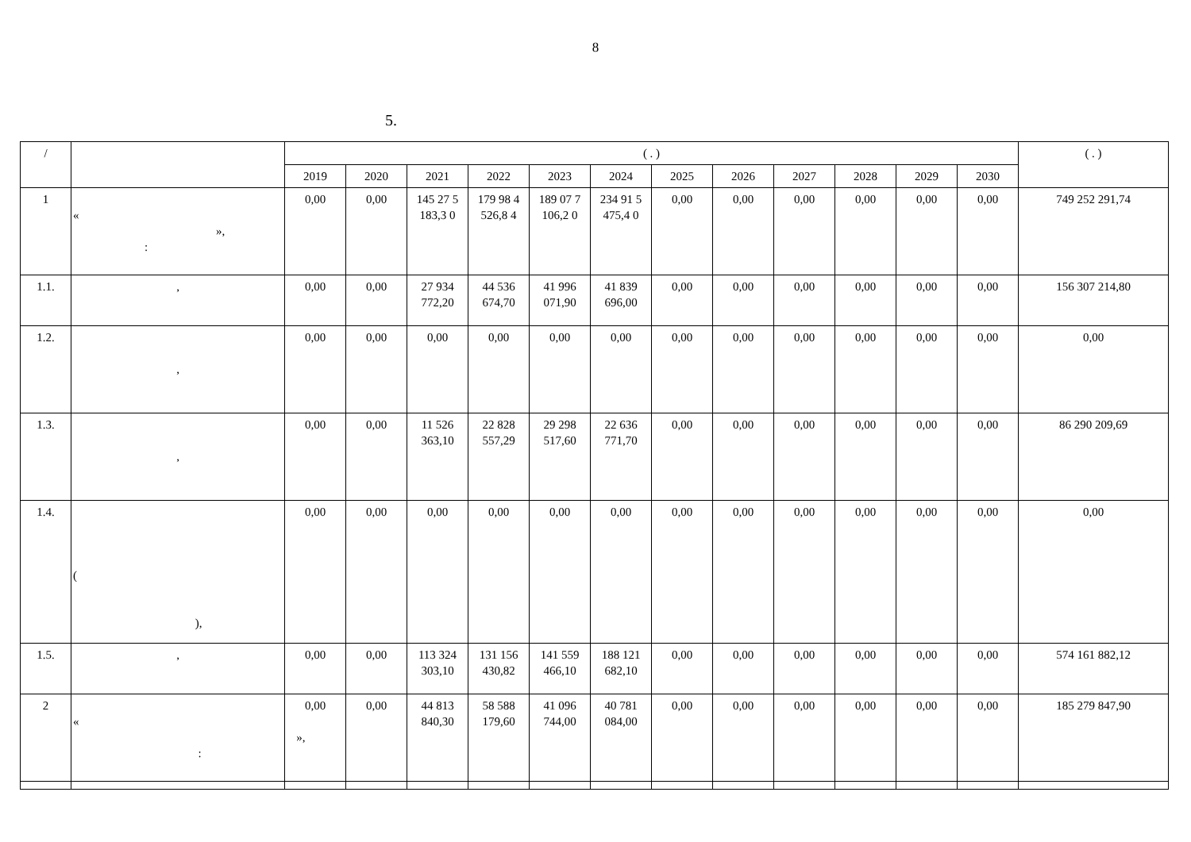8
5.
| / | | ( . ) | | | | | | | | | | | | ( . ) |
| --- | --- | --- | --- | --- | --- | --- | --- | --- | --- | --- | --- | --- | --- | --- |
| | | 2019 | 2020 | 2021 | 2022 | 2023 | 2024 | 2025 | 2026 | 2027 | 2028 | 2029 | 2030 | |
| 1 | « », : | 0,00 | 0,00 | 145 27 5 183,3 0 | 179 98 4 526,8 4 | 189 07 7 106,2 0 | 234 91 5 475,4 0 | 0,00 | 0,00 | 0,00 | 0,00 | 0,00 | 0,00 | 749 252 291,74 |
| 1.1. | , | 0,00 | 0,00 | 27 934 772,20 | 44 536 674,70 | 41 996 071,90 | 41 839 696,00 | 0,00 | 0,00 | 0,00 | 0,00 | 0,00 | 0,00 | 156 307 214,80 |
| 1.2. | , | 0,00 | 0,00 | 0,00 | 0,00 | 0,00 | 0,00 | 0,00 | 0,00 | 0,00 | 0,00 | 0,00 | 0,00 | 0,00 |
| 1.3. | , | 0,00 | 0,00 | 11 526 363,10 | 22 828 557,29 | 29 298 517,60 | 22 636 771,70 | 0,00 | 0,00 | 0,00 | 0,00 | 0,00 | 0,00 | 86 290 209,69 |
| 1.4. | ( ), | 0,00 | 0,00 | 0,00 | 0,00 | 0,00 | 0,00 | 0,00 | 0,00 | 0,00 | 0,00 | 0,00 | 0,00 | 0,00 |
| 1.5. | , | 0,00 | 0,00 | 113 324 303,10 | 131 156 430,82 | 141 559 466,10 | 188 121 682,10 | 0,00 | 0,00 | 0,00 | 0,00 | 0,00 | 0,00 | 574 161 882,12 |
| 2 | « », : | 0,00 | 0,00 | 44 813 840,30 | 58 588 179,60 | 41 096 744,00 | 40 781 084,00 | 0,00 | 0,00 | 0,00 | 0,00 | 0,00 | 0,00 | 185 279 847,90 |